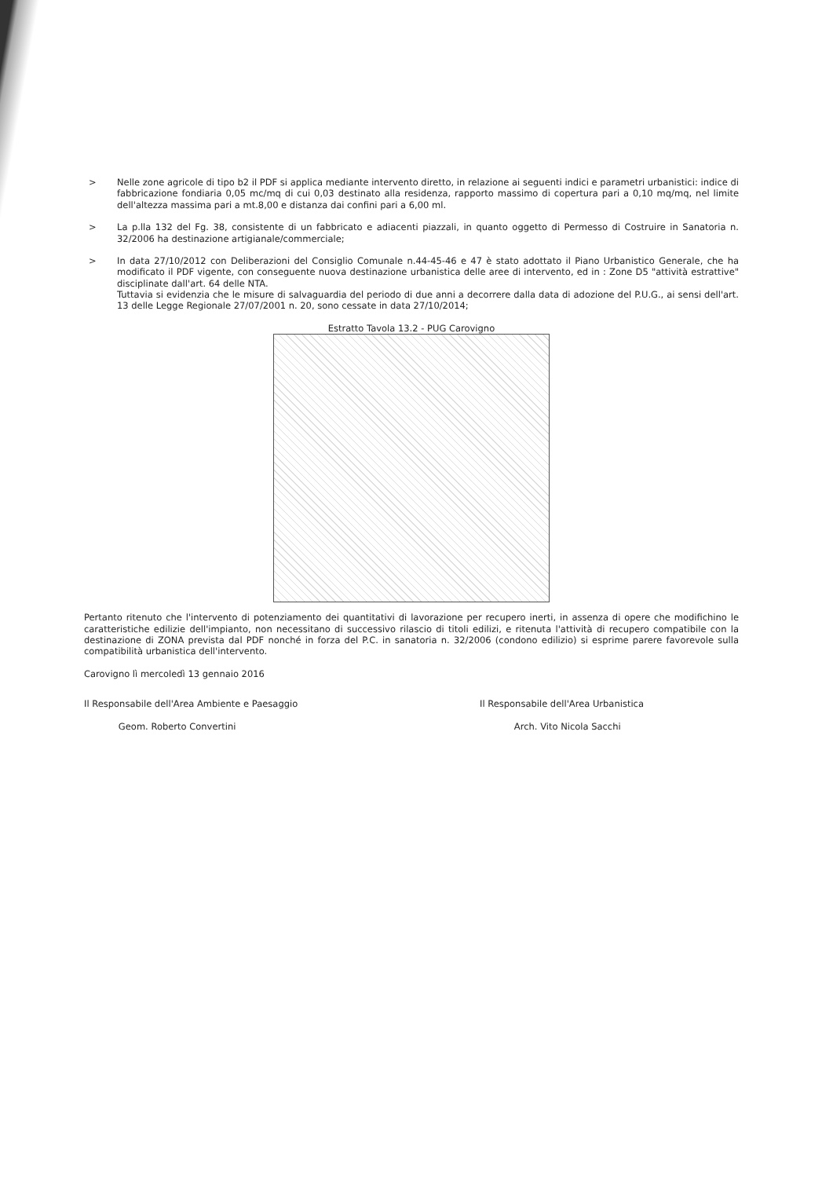> Nelle zone agricole di tipo b2 il PDF si applica mediante intervento diretto, in relazione ai seguenti indici e parametri urbanistici: indice di fabbricazione fondiaria 0,05 mc/mq di cui 0,03 destinato alla residenza, rapporto massimo di copertura pari a 0,10 mq/mq, nel limite dell'altezza massima pari a mt.8,00 e distanza dai confini pari a 6,00 ml.
> La p.lla 132 del Fg. 38, consistente di un fabbricato e adiacenti piazzali, in quanto oggetto di Permesso di Costruire in Sanatoria n. 32/2006 ha destinazione artigianale/commerciale;
> In data 27/10/2012 con Deliberazioni del Consiglio Comunale n.44-45-46 e 47 è stato adottato il Piano Urbanistico Generale, che ha modificato il PDF vigente, con conseguente nuova destinazione urbanistica delle aree di intervento, ed in : Zone D5 "attività estrattive" disciplinate dall'art. 64 delle NTA.
Tuttavia si evidenzia che le misure di salvaguardia del periodo di due anni a decorrere dalla data di adozione del P.U.G., ai sensi dell'art. 13 delle Legge Regionale 27/07/2001 n. 20, sono cessate in data 27/10/2014;
Estratto Tavola 13.2 - PUG Carovigno
Pertanto ritenuto che l'intervento di potenziamento dei quantitativi di lavorazione per recupero inerti, in assenza di opere che modifichino le caratteristiche edilizie dell'impianto, non necessitano di successivo rilascio di titoli edilizi, e ritenuta l'attività di recupero compatibile con la destinazione di ZONA prevista dal PDF nonché in forza del P.C. in sanatoria n. 32/2006 (condono edilizio) si esprime parere favorevole sulla compatibilità urbanistica dell'intervento.
Carovigno lì mercoledì 13 gennaio 2016
Il Responsabile dell'Area Ambiente e Paesaggio
Geom. Roberto Convertini
Il Responsabile dell'Area Urbanistica
Arch. Vito Nicola Sacchi